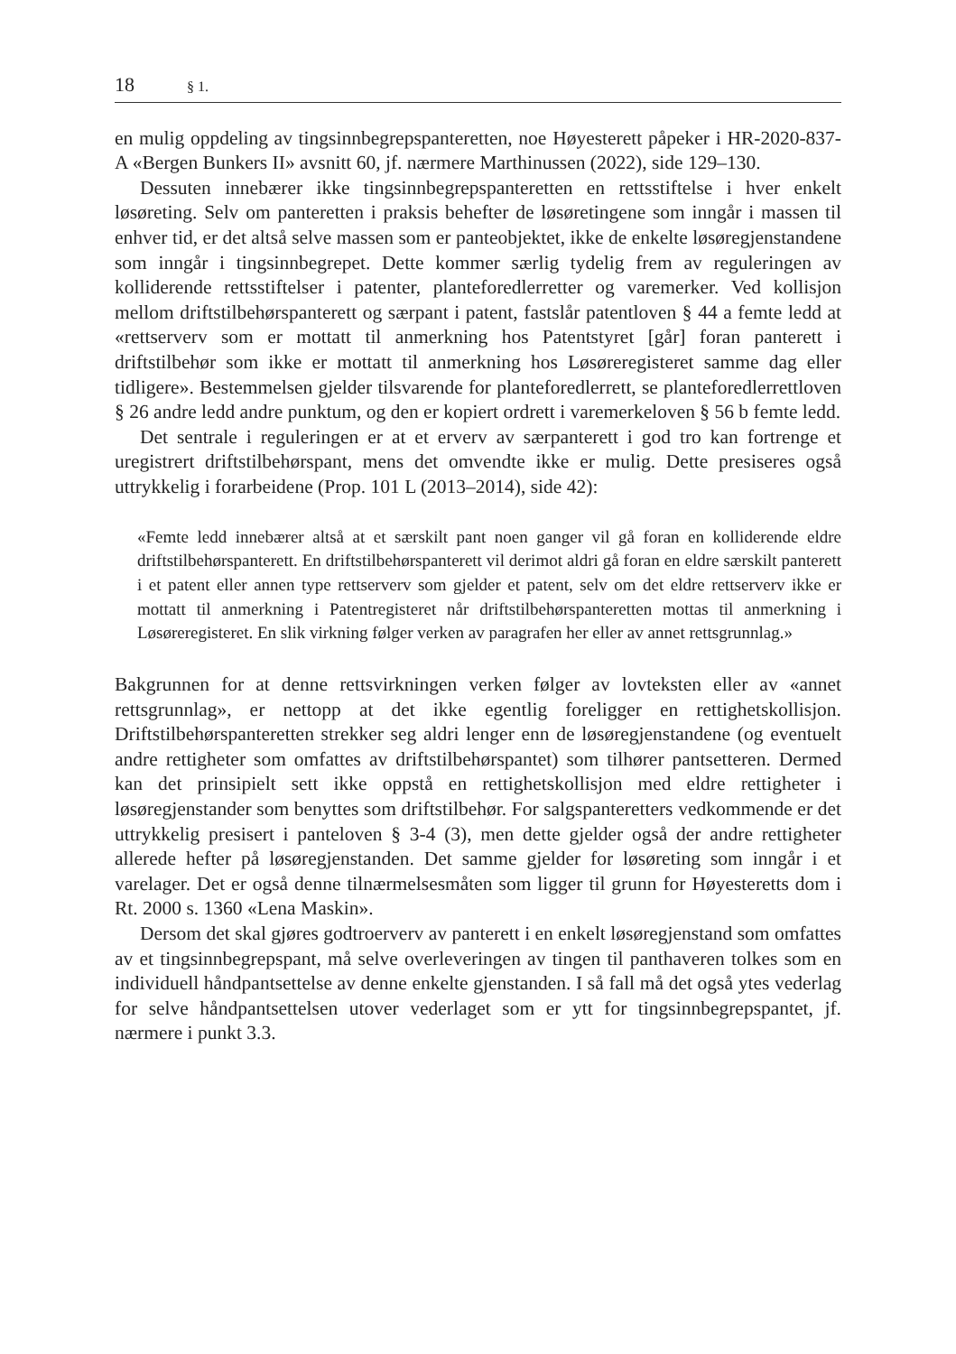18 § 1.
en mulig oppdeling av tingsinnbegrepspanteretten, noe Høyesterett påpeker i HR-2020-837-A «Bergen Bunkers II» avsnitt 60, jf. nærmere Marthinussen (2022), side 129–130.
Dessuten innebærer ikke tingsinnbegrepspanteretten en rettsstiftelse i hver enkelt løsøreting. Selv om panteretten i praksis behefter de løsøretingene som inngår i massen til enhver tid, er det altså selve massen som er panteobjektet, ikke de enkelte løsøregjenstandene som inngår i tingsinnbegrepet. Dette kommer særlig tydelig frem av reguleringen av kolliderende rettsstiftelser i patenter, planteforedlerretter og varemerker. Ved kollisjon mellom driftstilbehørspanterett og særpant i patent, fastslår patentloven § 44 a femte ledd at «rettserverv som er mottatt til anmerkning hos Patentstyret [går] foran panterett i driftstilbehør som ikke er mottatt til anmerkning hos Løsøreregisteret samme dag eller tidligere». Bestemmelsen gjelder tilsvarende for planteforedlerrett, se planteforedlerrettloven § 26 andre ledd andre punktum, og den er kopiert ordrett i varemerkeloven § 56 b femte ledd.
Det sentrale i reguleringen er at et erverv av særpanterett i god tro kan fortrenge et uregistrert driftstilbehørspant, mens det omvendte ikke er mulig. Dette presiseres også uttrykkelig i forarbeidene (Prop. 101 L (2013–2014), side 42):
«Femte ledd innebærer altså at et særskilt pant noen ganger vil gå foran en kolliderende eldre driftstilbehørspanterett. En driftstilbehørspanterett vil derimot aldri gå foran en eldre særskilt panterett i et patent eller annen type rettserverv som gjelder et patent, selv om det eldre rettserverv ikke er mottatt til anmerkning i Patentregisteret når driftstilbehørspanteretten mottas til anmerkning i Løsøreregisteret. En slik virkning følger verken av paragrafen her eller av annet rettsgrunnlag.»
Bakgrunnen for at denne rettsvirkningen verken følger av lovteksten eller av «annet rettsgrunnlag», er nettopp at det ikke egentlig foreligger en rettighetskollisjon. Driftstilbehørspanteretten strekker seg aldri lenger enn de løsøregjenstandene (og eventuelt andre rettigheter som omfattes av driftstilbehørspantet) som tilhører pantsetteren. Dermed kan det prinsipielt sett ikke oppstå en rettighetskollisjon med eldre rettigheter i løsøregjenstander som benyttes som driftstilbehør. For salgspanteretters vedkommende er det uttrykkelig presisert i panteloven § 3-4 (3), men dette gjelder også der andre rettigheter allerede hefter på løsøregjenstanden. Det samme gjelder for løsøreting som inngår i et varelager. Det er også denne tilnærmelsesmåten som ligger til grunn for Høyesteretts dom i Rt. 2000 s. 1360 «Lena Maskin».
Dersom det skal gjøres godtroerverv av panterett i en enkelt løsøregjenstand som omfattes av et tingsinnbegrepspant, må selve overleveringen av tingen til panthaveren tolkes som en individuell håndpantsettelse av denne enkelte gjenstanden. I så fall må det også ytes vederlag for selve håndpantsettelsen utover vederlaget som er ytt for tingsinnbegrepspantet, jf. nærmere i punkt 3.3.